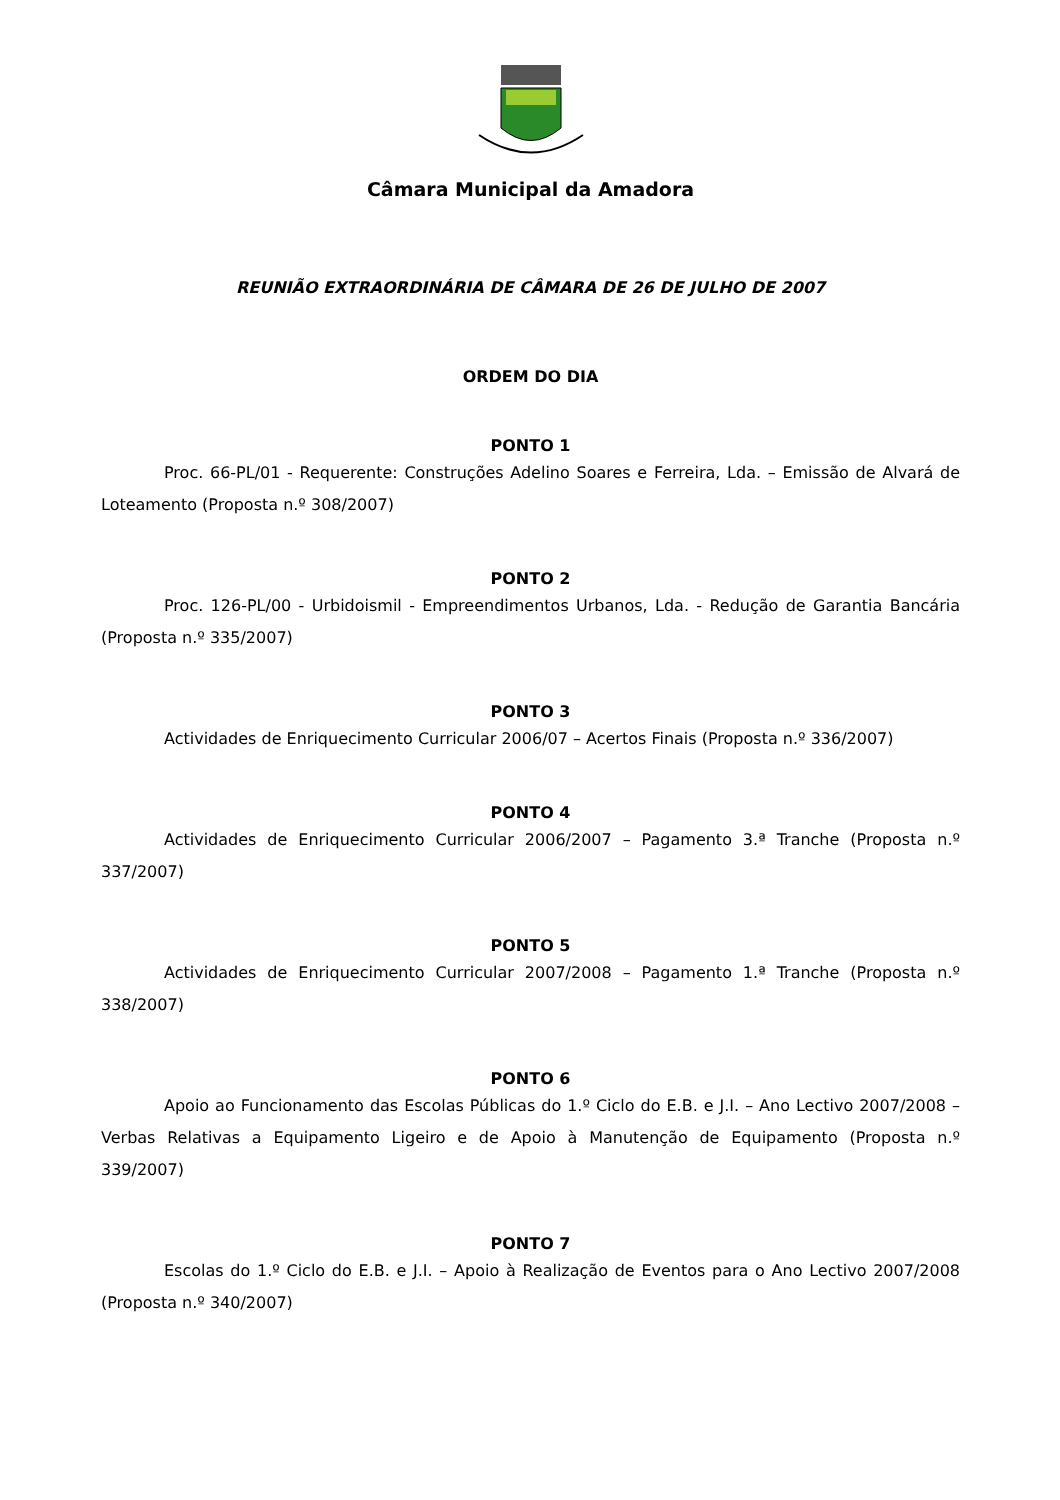Câmara Municipal da Amadora
REUNIÃO EXTRAORDINÁRIA DE CÂMARA DE 26 DE JULHO DE 2007
ORDEM DO DIA
PONTO 1
Proc. 66-PL/01 - Requerente: Construções Adelino Soares e Ferreira, Lda. – Emissão de Alvará de Loteamento (Proposta n.º 308/2007)
PONTO 2
Proc. 126-PL/00 - Urbidoismil - Empreendimentos Urbanos, Lda. - Redução de Garantia Bancária (Proposta n.º 335/2007)
PONTO 3
Actividades de Enriquecimento Curricular 2006/07 – Acertos Finais (Proposta n.º 336/2007)
PONTO 4
Actividades de Enriquecimento Curricular 2006/2007 – Pagamento 3.ª Tranche (Proposta n.º 337/2007)
PONTO 5
Actividades de Enriquecimento Curricular 2007/2008 – Pagamento 1.ª Tranche (Proposta n.º 338/2007)
PONTO 6
Apoio ao Funcionamento das Escolas Públicas do 1.º Ciclo do E.B. e J.I. – Ano Lectivo 2007/2008 – Verbas Relativas a Equipamento Ligeiro e de Apoio à Manutenção de Equipamento (Proposta n.º 339/2007)
PONTO 7
Escolas do 1.º Ciclo do E.B. e J.I. – Apoio à Realização de Eventos para o Ano Lectivo 2007/2008 (Proposta n.º 340/2007)